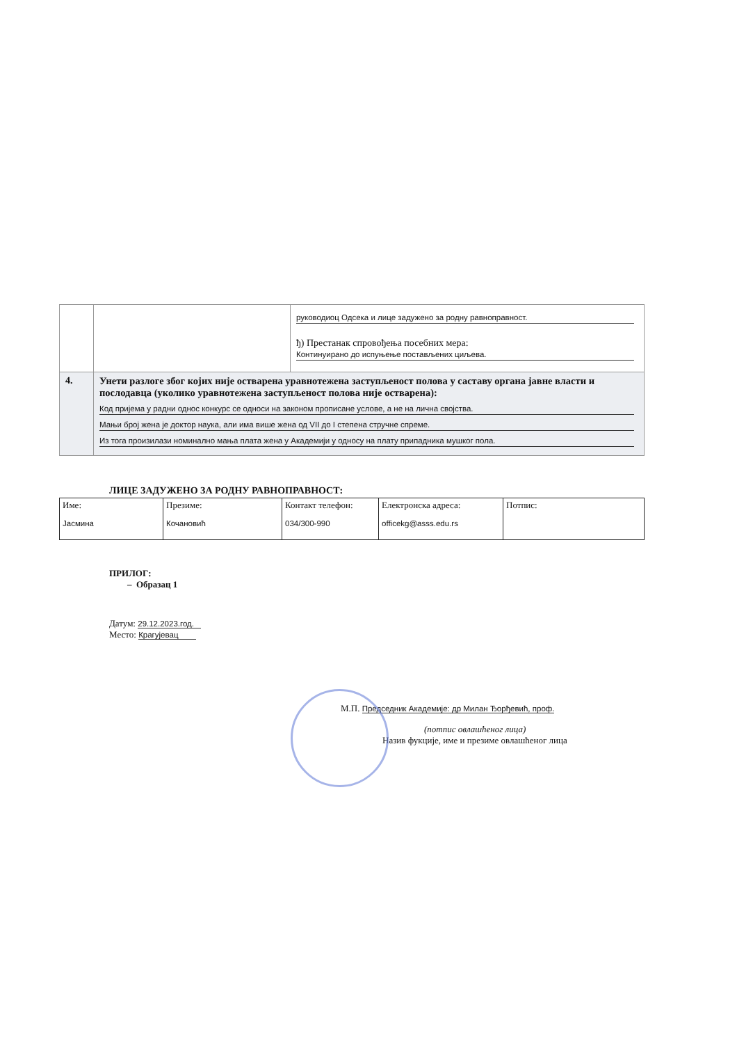| | | руководиоц Одсека и лице задужено за родну равноправност. ђ) Престанак спровођења посебних мера: Континуирано до испуњење постављених циљева. |
| 4. | Унети разлоге због којих није остварена уравнотежена заступљеност полова у саставу органа јавне власти и послодавца (уколико уравнотежена заступљеност полова није остварена): Код пријема у радни однос конкурс се односи на законом прописане услове, а не на лична својства. Мањи број жена је доктор наука, али има више жена од VII до I степена стручне спреме. Из тога произилази номинално мања плата жена у Академији у односу на плату припадника мушког пола. | |
ЛИЦЕ ЗАДУЖЕНО ЗА РОДНУ РАВНОПРАВНОСТ:
| Име: Јасмина | Презиме: Кочановић | Контакт телефон: 034/300-990 | Електронска адреса: officekg@asss.edu.rs | Потпис: |
ПРИЛОГ:
– Образац 1
Датум: 29.12.2023.год.
Место: Крагујевац
М.П. Председник Академије: др Милан Ђорђевић, проф.
(потпис овлашћеног лица)
Назив фукције, име и презиме овлашћеног лица